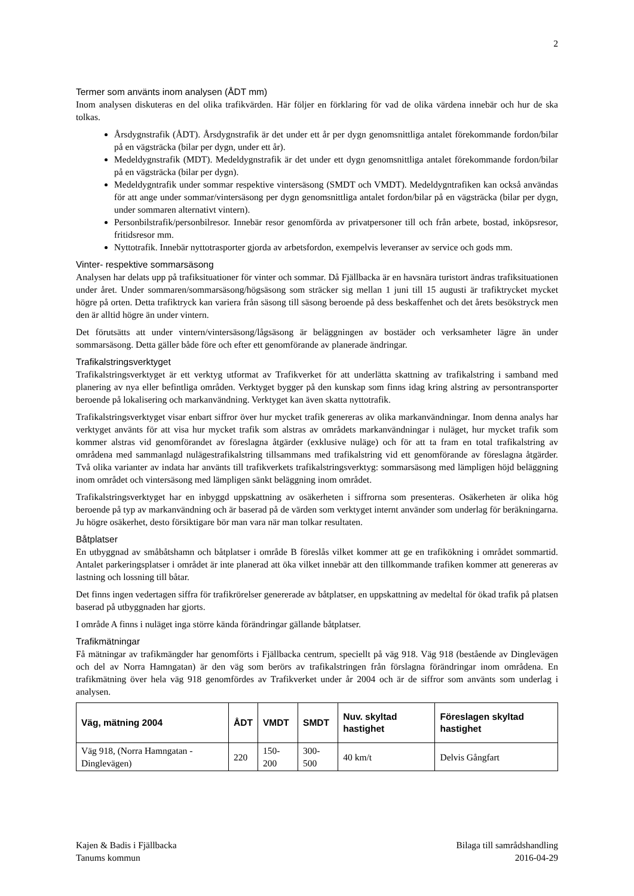2
Termer som använts inom analysen (ÅDT mm)
Inom analysen diskuteras en del olika trafikvärden. Här följer en förklaring för vad de olika värdena innebär och hur de ska tolkas.
Årsdygnstrafik (ÅDT). Årsdygnstrafik är det under ett år per dygn genomsnittliga antalet förekommande fordon/bilar på en vägsträcka (bilar per dygn, under ett år).
Medeldygnstrafik (MDT). Medeldygnstrafik är det under ett dygn genomsnittliga antalet förekommande fordon/bilar på en vägsträcka (bilar per dygn).
Medeldygntrafik under sommar respektive vintersäsong (SMDT och VMDT). Medeldygntrafiken kan också användas för att ange under sommar/vintersäsong per dygn genomsnittliga antalet fordon/bilar på en vägsträcka (bilar per dygn, under sommaren alternativt vintern).
Personbilstrafik/personbilresor. Innebär resor genomförda av privatpersoner till och från arbete, bostad, inköpsresor, fritidsresor mm.
Nyttotrafik. Innebär nyttotrasporter gjorda av arbetsfordon, exempelvis leveranser av service och gods mm.
Vinter- respektive sommarsäsong
Analysen har delats upp på trafiksituationer för vinter och sommar. Då Fjällbacka är en havsnära turistort ändras trafiksituationen under året. Under sommaren/sommarsäsong/högsäsong som sträcker sig mellan 1 juni till 15 augusti är trafiktrycket mycket högre på orten. Detta trafiktryck kan variera från säsong till säsong beroende på dess beskaffenhet och det årets besökstryck men den är alltid högre än under vintern.
Det förutsätts att under vintern/vintersäsong/lågsäsong är beläggningen av bostäder och verksamheter lägre än under sommarsäsong. Detta gäller både före och efter ett genomförande av planerade ändringar.
Trafikalstringsverktyget
Trafikalstringsverktyget är ett verktyg utformat av Trafikverket för att underlätta skattning av trafikalstring i samband med planering av nya eller befintliga områden. Verktyget bygger på den kunskap som finns idag kring alstring av persontransporter beroende på lokalisering och markanvändning. Verktyget kan även skatta nyttotrafik.
Trafikalstringsverktyget visar enbart siffror över hur mycket trafik genereras av olika markanvändningar. Inom denna analys har verktyget använts för att visa hur mycket trafik som alstras av områdets markanvändningar i nuläget, hur mycket trafik som kommer alstras vid genomförandet av föreslagna åtgärder (exklusive nuläge) och för att ta fram en total trafikalstring av områdena med sammanlagd nulägestrafikalstring tillsammans med trafikalstring vid ett genomförande av föreslagna åtgärder. Två olika varianter av indata har använts till trafikverkets trafikalstringsverktyg: sommarsäsong med lämpligen höjd beläggning inom området och vintersäsong med lämpligen sänkt beläggning inom området.
Trafikalstringsverktyget har en inbyggd uppskattning av osäkerheten i siffrorna som presenteras. Osäkerheten är olika hög beroende på typ av markanvändning och är baserad på de värden som verktyget internt använder som underlag för beräkningarna. Ju högre osäkerhet, desto försiktigare bör man vara när man tolkar resultaten.
Båtplatser
En utbyggnad av småbåtshamn och båtplatser i område B föreslås vilket kommer att ge en trafikökning i området sommartid. Antalet parkeringsplatser i området är inte planerad att öka vilket innebär att den tillkommande trafiken kommer att genereras av lastning och lossning till båtar.
Det finns ingen vedertagen siffra för trafikrörelser genererade av båtplatser, en uppskattning av medeltal för ökad trafik på platsen baserad på utbyggnaden har gjorts.
I område A finns i nuläget inga större kända förändringar gällande båtplatser.
Trafikmätningar
Få mätningar av trafikmängder har genomförts i Fjällbacka centrum, speciellt på väg 918. Väg 918 (bestående av Dinglevägen och del av Norra Hamngatan) är den väg som berörs av trafikalstringen från förslagna förändringar inom områdena. En trafikmätning över hela väg 918 genomfördes av Trafikverket under år 2004 och är de siffror som använts som underlag i analysen.
| Väg, mätning 2004 | ÅDT | VMDT | SMDT | Nuv. skyltad hastighet | Föreslagen skyltad hastighet |
| --- | --- | --- | --- | --- | --- |
| Väg 918, (Norra Hamngatan - Dinglevägen) | 220 | 150-200 | 300-500 | 40 km/t | Delvis Gångfart |
Kajen & Badis i Fjällbacka
Tanums kommun
Bilaga till samrådshandling
2016-04-29